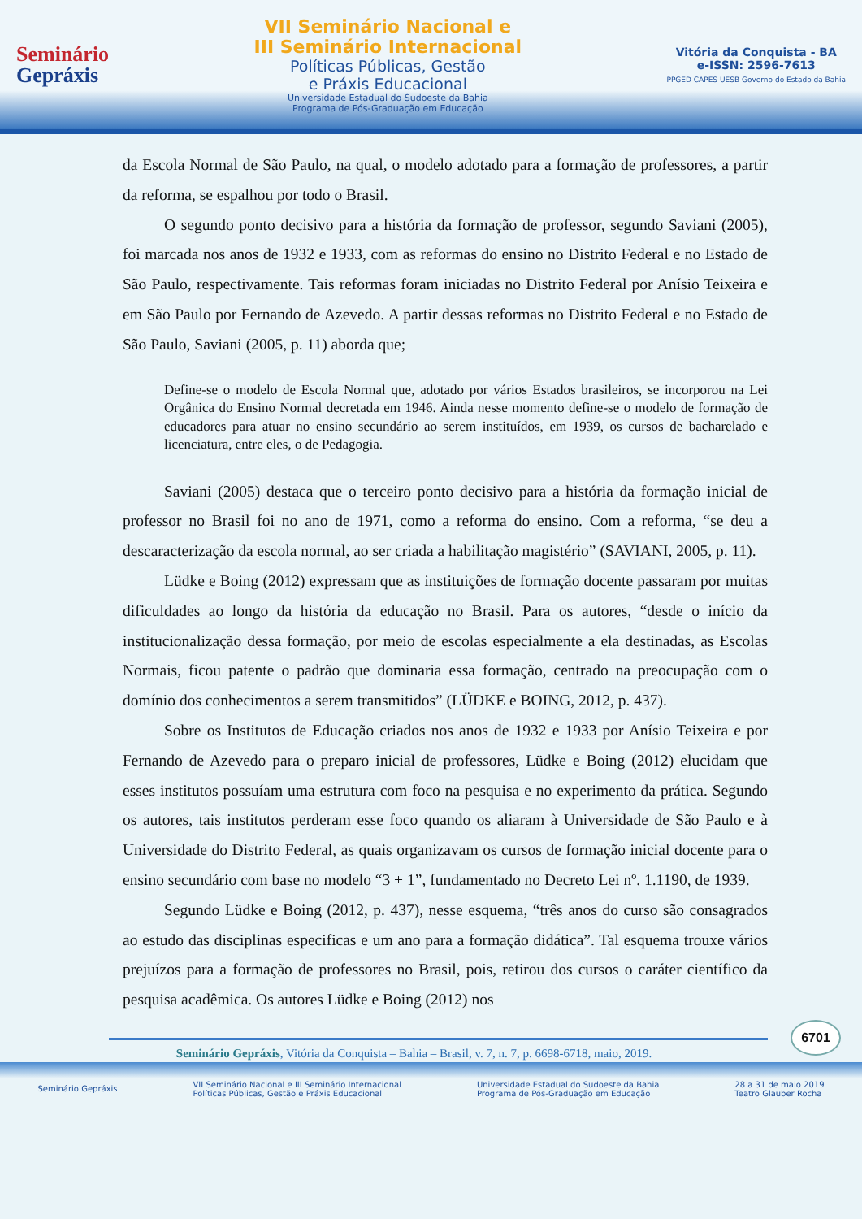Seminário
Gepráxis
VII Seminário Nacional e
III Seminário Internacional
Políticas Públicas, Gestão
e Práxis Educacional
Universidade Estadual do Sudoeste da Bahia
Programa de Pós-Graduação em Educação
Vitória da Conquista - BA
e-ISSN: 2596-7613
PPGED CAPES UESB Governo do Estado da Bahia
da Escola Normal de São Paulo, na qual, o modelo adotado para a formação de professores, a partir da reforma, se espalhou por todo o Brasil.
O segundo ponto decisivo para a história da formação de professor, segundo Saviani (2005), foi marcada nos anos de 1932 e 1933, com as reformas do ensino no Distrito Federal e no Estado de São Paulo, respectivamente. Tais reformas foram iniciadas no Distrito Federal por Anísio Teixeira e em São Paulo por Fernando de Azevedo. A partir dessas reformas no Distrito Federal e no Estado de São Paulo, Saviani (2005, p. 11) aborda que;
Define-se o modelo de Escola Normal que, adotado por vários Estados brasileiros, se incorporou na Lei Orgânica do Ensino Normal decretada em 1946. Ainda nesse momento define-se o modelo de formação de educadores para atuar no ensino secundário ao serem instituídos, em 1939, os cursos de bacharelado e licenciatura, entre eles, o de Pedagogia.
Saviani (2005) destaca que o terceiro ponto decisivo para a história da formação inicial de professor no Brasil foi no ano de 1971, como a reforma do ensino. Com a reforma, “se deu a descaracterização da escola normal, ao ser criada a habilitação magistério” (SAVIANI, 2005, p. 11).
Lüdke e Boing (2012) expressam que as instituições de formação docente passaram por muitas dificuldades ao longo da história da educação no Brasil. Para os autores, “desde o início da institucionalização dessa formação, por meio de escolas especialmente a ela destinadas, as Escolas Normais, ficou patente o padrão que dominaria essa formação, centrado na preocupação com o domínio dos conhecimentos a serem transmitidos” (LÜDKE e BOING, 2012, p. 437).
Sobre os Institutos de Educação criados nos anos de 1932 e 1933 por Anísio Teixeira e por Fernando de Azevedo para o preparo inicial de professores, Lüdke e Boing (2012) elucidam que esses institutos possuíam uma estrutura com foco na pesquisa e no experimento da prática. Segundo os autores, tais institutos perderam esse foco quando os aliaram à Universidade de São Paulo e à Universidade do Distrito Federal, as quais organizavam os cursos de formação inicial docente para o ensino secundário com base no modelo “3 + 1”, fundamentado no Decreto Lei nº. 1.1190, de 1939.
Segundo Lüdke e Boing (2012, p. 437), nesse esquema, “três anos do curso são consagrados ao estudo das disciplinas especificas e um ano para a formação didática”. Tal esquema trouxe vários prejuízos para a formação de professores no Brasil, pois, retirou dos cursos o caráter científico da pesquisa acadêmica. Os autores Lüdke e Boing (2012) nos
6701
Seminário Gepráxis, Vitória da Conquista – Bahia – Brasil, v. 7, n. 7, p. 6698-6718, maio, 2019.
Seminário Gepráxis VII Seminário Nacional e III Seminário Internacional
Políticas Públicas, Gestão e Práxis Educacional Universidade Estadual do Sudoeste da Bahia
Programa de Pós-Graduação em Educação 28 a 31 de maio 2019
Teatro Glauber Rocha